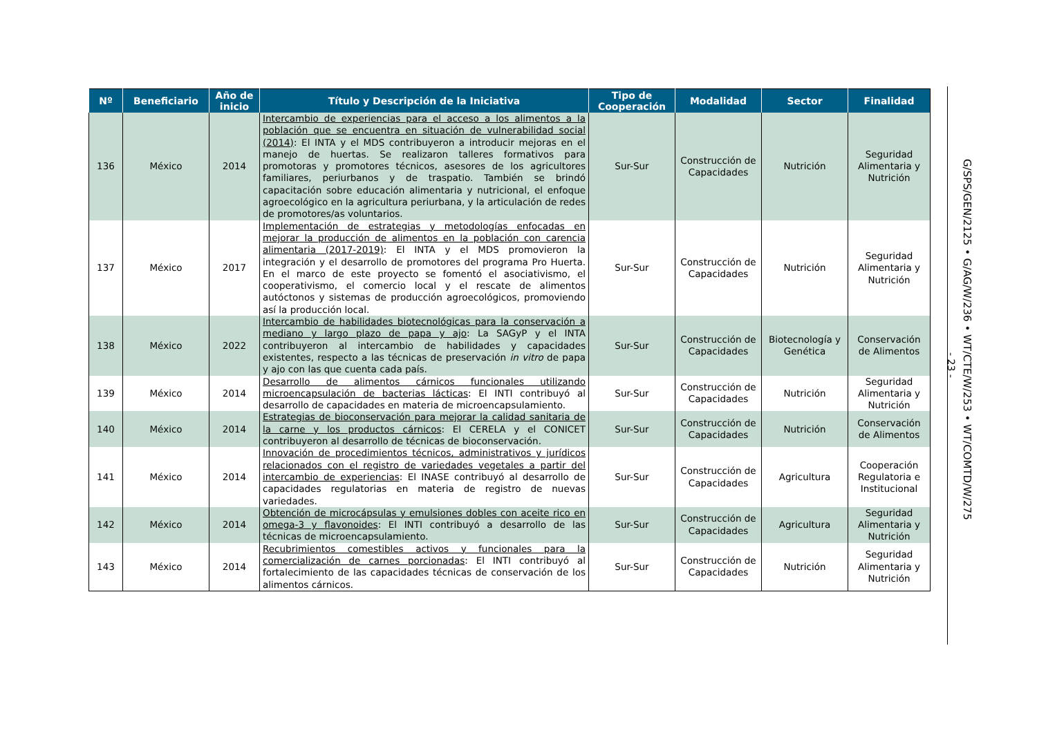| Nº | Beneficiario | Año de inicio | Título y Descripción de la Iniciativa | Tipo de Cooperación | Modalidad | Sector | Finalidad |
| --- | --- | --- | --- | --- | --- | --- | --- |
| 136 | México | 2014 | Intercambio de experiencias para el acceso a los alimentos a la población que se encuentra en situación de vulnerabilidad social (2014) : El INTA y el MDS contribuyeron a introducir mejoras en el manejo de huertas. Se realizaron talleres formativos para promotoras y promotores técnicos, asesores de los agricultores familiares, periurbanos y de traspatio. También se brindó capacitación sobre educación alimentaria y nutricional, el enfoque agroecológico en la agricultura periurbana, y la articulación de redes de promotores/as voluntarios. | Sur-Sur | Construcción de Capacidades | Nutrición | Seguridad Alimentaria y Nutrición |
| 137 | México | 2017 | Implementación de estrategias y metodologías enfocadas en mejorar la producción de alimentos en la población con carencia alimentaria (2017-2019) : El INTA y el MDS promovieron la integración y el desarrollo de promotores del programa Pro Huerta. En el marco de este proyecto se fomentó el asociativismo, el cooperativismo, el comercio local y el rescate de alimentos autóctonos y sistemas de producción agroecológicos, promoviendo así la producción local. | Sur-Sur | Construcción de Capacidades | Nutrición | Seguridad Alimentaria y Nutrición |
| 138 | México | 2022 | Intercambio de habilidades biotecnológicas para la conservación a mediano y largo plazo de papa y ajo : La SAGyP y el INTA contribuyeron al intercambio de habilidades y capacidades existentes, respecto a las técnicas de preservación in vitro de papa y ajo con las que cuenta cada país. | Sur-Sur | Construcción de Capacidades | Biotecnología y Genética | Conservación de Alimentos |
| 139 | México | 2014 | Desarrollo de alimentos cárnicos funcionales utilizando microencapsulación de bacterias lácticas : El INTI contribuyó al desarrollo de capacidades en materia de microencapsulamiento. | Sur-Sur | Construcción de Capacidades | Nutrición | Seguridad Alimentaria y Nutrición |
| 140 | México | 2014 | Estrategias de bioconservación para mejorar la calidad sanitaria de la carne y los productos cárnicos : El CERELA y el CONICET contribuyeron al desarrollo de técnicas de bioconservación. | Sur-Sur | Construcción de Capacidades | Nutrición | Conservación de Alimentos |
| 141 | México | 2014 | Innovación de procedimientos técnicos, administrativos y jurídicos relacionados con el registro de variedades vegetales a partir del intercambio de experiencias : El INASE contribuyó al desarrollo de capacidades regulatorias en materia de registro de nuevas variedades. | Sur-Sur | Construcción de Capacidades | Agricultura | Cooperación Regulatoria e Institucional |
| 142 | México | 2014 | Obtención de microcápsulas y emulsiones dobles con aceite rico en omega-3 y flavonoides : El INTI contribuyó a desarrollo de las técnicas de microencapsulamiento. | Sur-Sur | Construcción de Capacidades | Agricultura | Seguridad Alimentaria y Nutrición |
| 143 | México | 2014 | Recubrimientos comestibles activos y funcionales para la comercialización de carnes porcionadas : El INTI contribuyó al fortalecimiento de las capacidades técnicas de conservación de los alimentos cárnicos. | Sur-Sur | Construcción de Capacidades | Nutrición | Seguridad Alimentaria y Nutrición |
- 23 -
G/SPS/GEN/2125 • G/AG/W/236 • WT/CTE/W/253 • WT/COMTD/W/275